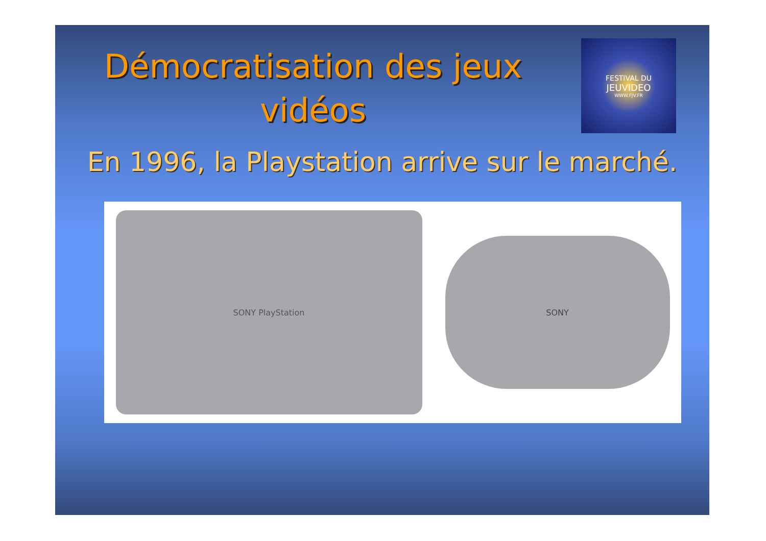Démocratisation des jeux vidéos
FESTIVAL DU
JEUVIDEO
WWW.FJV.FR
En 1996, la Playstation arrive sur le marché.
SONY PlayStation
SONY